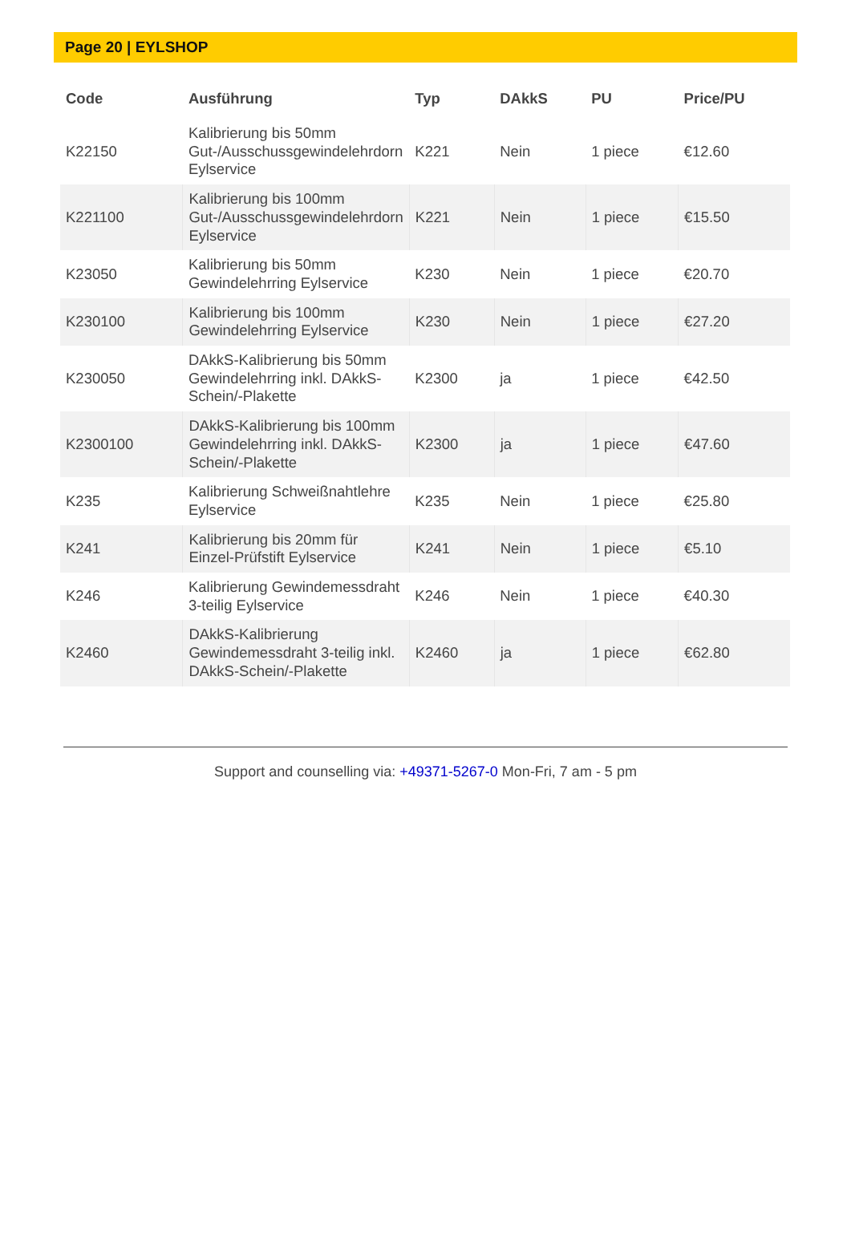Page 20 | EYLSHOP
| Code | Ausführung | Typ | DAkkS | PU | Price/PU |
| --- | --- | --- | --- | --- | --- |
| K22150 | Kalibrierung bis 50mm Gut-/Ausschussgewindelehrdorn Eylservice | K221 | Nein | 1 piece | €12.60 |
| K221100 | Kalibrierung bis 100mm Gut-/Ausschussgewindelehrdorn Eylservice | K221 | Nein | 1 piece | €15.50 |
| K23050 | Kalibrierung bis 50mm Gewindelehrring Eylservice | K230 | Nein | 1 piece | €20.70 |
| K230100 | Kalibrierung bis 100mm Gewindelehrring Eylservice | K230 | Nein | 1 piece | €27.20 |
| K230050 | DAkkS-Kalibrierung bis 50mm Gewindelehrring inkl. DAkkS-Schein/-Plakette | K2300 | ja | 1 piece | €42.50 |
| K2300100 | DAkkS-Kalibrierung bis 100mm Gewindelehrring inkl. DAkkS-Schein/-Plakette | K2300 | ja | 1 piece | €47.60 |
| K235 | Kalibrierung Schweißnahtlehre Eylservice | K235 | Nein | 1 piece | €25.80 |
| K241 | Kalibrierung bis 20mm für Einzel-Prüfstift Eylservice | K241 | Nein | 1 piece | €5.10 |
| K246 | Kalibrierung Gewindemessdraht 3-teilig Eylservice | K246 | Nein | 1 piece | €40.30 |
| K2460 | DAkkS-Kalibrierung Gewindemessdraht 3-teilig inkl. DAkkS-Schein/-Plakette | K2460 | ja | 1 piece | €62.80 |
Support and counselling via: +49371-5267-0 Mon-Fri, 7 am - 5 pm